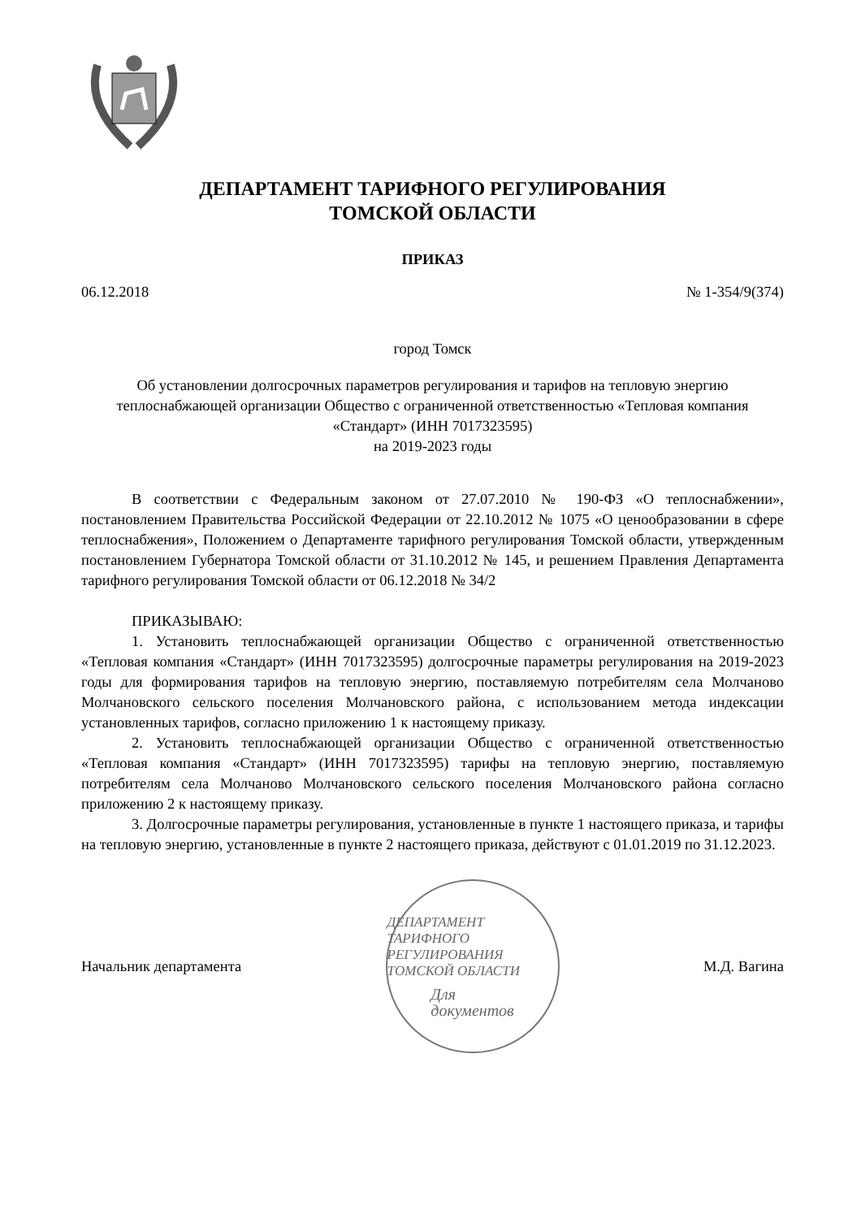ДЕПАРТАМЕНТ ТАРИФНОГО РЕГУЛИРОВАНИЯ
ТОМСКОЙ ОБЛАСТИ
ПРИКАЗ
06.12.2018 № 1-354/9(374)
город Томск
Об установлении долгосрочных параметров регулирования и тарифов на тепловую энергию теплоснабжающей организации Общество с ограниченной ответственностью «Тепловая компания «Стандарт» (ИНН 7017323595)
на 2019-2023 годы
В соответствии с Федеральным законом от 27.07.2010 № 190-ФЗ «О теплоснабжении», постановлением Правительства Российской Федерации от 22.10.2012 № 1075 «О ценообразовании в сфере теплоснабжения», Положением о Департаменте тарифного регулирования Томской области, утвержденным постановлением Губернатора Томской области от 31.10.2012 № 145, и решением Правления Департамента тарифного регулирования Томской области от 06.12.2018 № 34/2
ПРИКАЗЫВАЮ:
1. Установить теплоснабжающей организации Общество с ограниченной ответственностью «Тепловая компания «Стандарт» (ИНН 7017323595) долгосрочные параметры регулирования на 2019-2023 годы для формирования тарифов на тепловую энергию, поставляемую потребителям села Молчаново Молчановского сельского поселения Молчановского района, с использованием метода индексации установленных тарифов, согласно приложению 1 к настоящему приказу.
2. Установить теплоснабжающей организации Общество с ограниченной ответственностью «Тепловая компания «Стандарт» (ИНН 7017323595) тарифы на тепловую энергию, поставляемую потребителям села Молчаново Молчановского сельского поселения Молчановского района согласно приложению 2 к настоящему приказу.
3. Долгосрочные параметры регулирования, установленные в пункте 1 настоящего приказа, и тарифы на тепловую энергию, установленные в пункте 2 настоящего приказа, действуют с 01.01.2019 по 31.12.2023.
Начальник департамента
ДЕПАРТАМЕНТ ТАРИФНОГО РЕГУЛИРОВАНИЯ ТОМСКОЙ ОБЛАСТИ
Для
документов
М.Д. Вагина